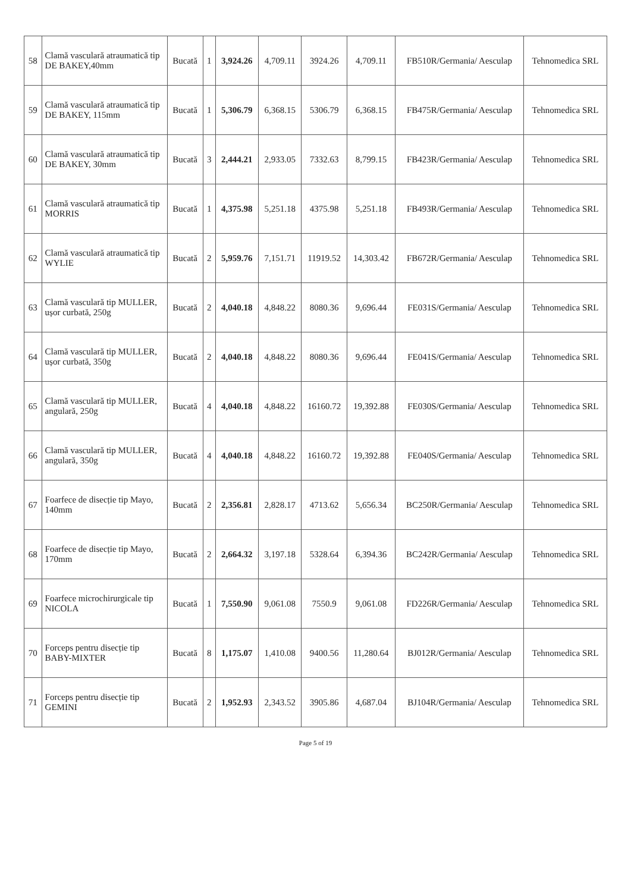| 58 | Clamă vasculară atraumatică tip DE BAKEY,40mm | Bucată | 1 | 3,924.26 | 4,709.11 | 3924.26 | 4,709.11 | FB510R/Germania/ Aesculap | Tehnomedica SRL |
| 59 | Clamă vasculară atraumatică tip DE BAKEY, 115mm | Bucată | 1 | 5,306.79 | 6,368.15 | 5306.79 | 6,368.15 | FB475R/Germania/ Aesculap | Tehnomedica SRL |
| 60 | Clamă vasculară atraumatică tip DE BAKEY, 30mm | Bucată | 3 | 2,444.21 | 2,933.05 | 7332.63 | 8,799.15 | FB423R/Germania/ Aesculap | Tehnomedica SRL |
| 61 | Clamă vasculară atraumatică tip MORRIS | Bucată | 1 | 4,375.98 | 5,251.18 | 4375.98 | 5,251.18 | FB493R/Germania/ Aesculap | Tehnomedica SRL |
| 62 | Clamă vasculară atraumatică tip WYLIE | Bucată | 2 | 5,959.76 | 7,151.71 | 11919.52 | 14,303.42 | FB672R/Germania/ Aesculap | Tehnomedica SRL |
| 63 | Clamă vasculară tip MULLER, ușor curbată, 250g | Bucată | 2 | 4,040.18 | 4,848.22 | 8080.36 | 9,696.44 | FE031S/Germania/ Aesculap | Tehnomedica SRL |
| 64 | Clamă vasculară tip MULLER, ușor curbată, 350g | Bucată | 2 | 4,040.18 | 4,848.22 | 8080.36 | 9,696.44 | FE041S/Germania/ Aesculap | Tehnomedica SRL |
| 65 | Clamă vasculară tip MULLER, angulară, 250g | Bucată | 4 | 4,040.18 | 4,848.22 | 16160.72 | 19,392.88 | FE030S/Germania/ Aesculap | Tehnomedica SRL |
| 66 | Clamă vasculară tip MULLER, angulară, 350g | Bucată | 4 | 4,040.18 | 4,848.22 | 16160.72 | 19,392.88 | FE040S/Germania/ Aesculap | Tehnomedica SRL |
| 67 | Foarfece de disecție tip Mayo, 140mm | Bucată | 2 | 2,356.81 | 2,828.17 | 4713.62 | 5,656.34 | BC250R/Germania/ Aesculap | Tehnomedica SRL |
| 68 | Foarfece de disecție tip Mayo, 170mm | Bucată | 2 | 2,664.32 | 3,197.18 | 5328.64 | 6,394.36 | BC242R/Germania/ Aesculap | Tehnomedica SRL |
| 69 | Foarfece microchirurgicale tip NICOLA | Bucată | 1 | 7,550.90 | 9,061.08 | 7550.9 | 9,061.08 | FD226R/Germania/ Aesculap | Tehnomedica SRL |
| 70 | Forceps pentru disecție tip BABY-MIXTER | Bucată | 8 | 1,175.07 | 1,410.08 | 9400.56 | 11,280.64 | BJ012R/Germania/ Aesculap | Tehnomedica SRL |
| 71 | Forceps pentru disecție tip GEMINI | Bucată | 2 | 1,952.93 | 2,343.52 | 3905.86 | 4,687.04 | BJ104R/Germania/ Aesculap | Tehnomedica SRL |
Page 5 of 19